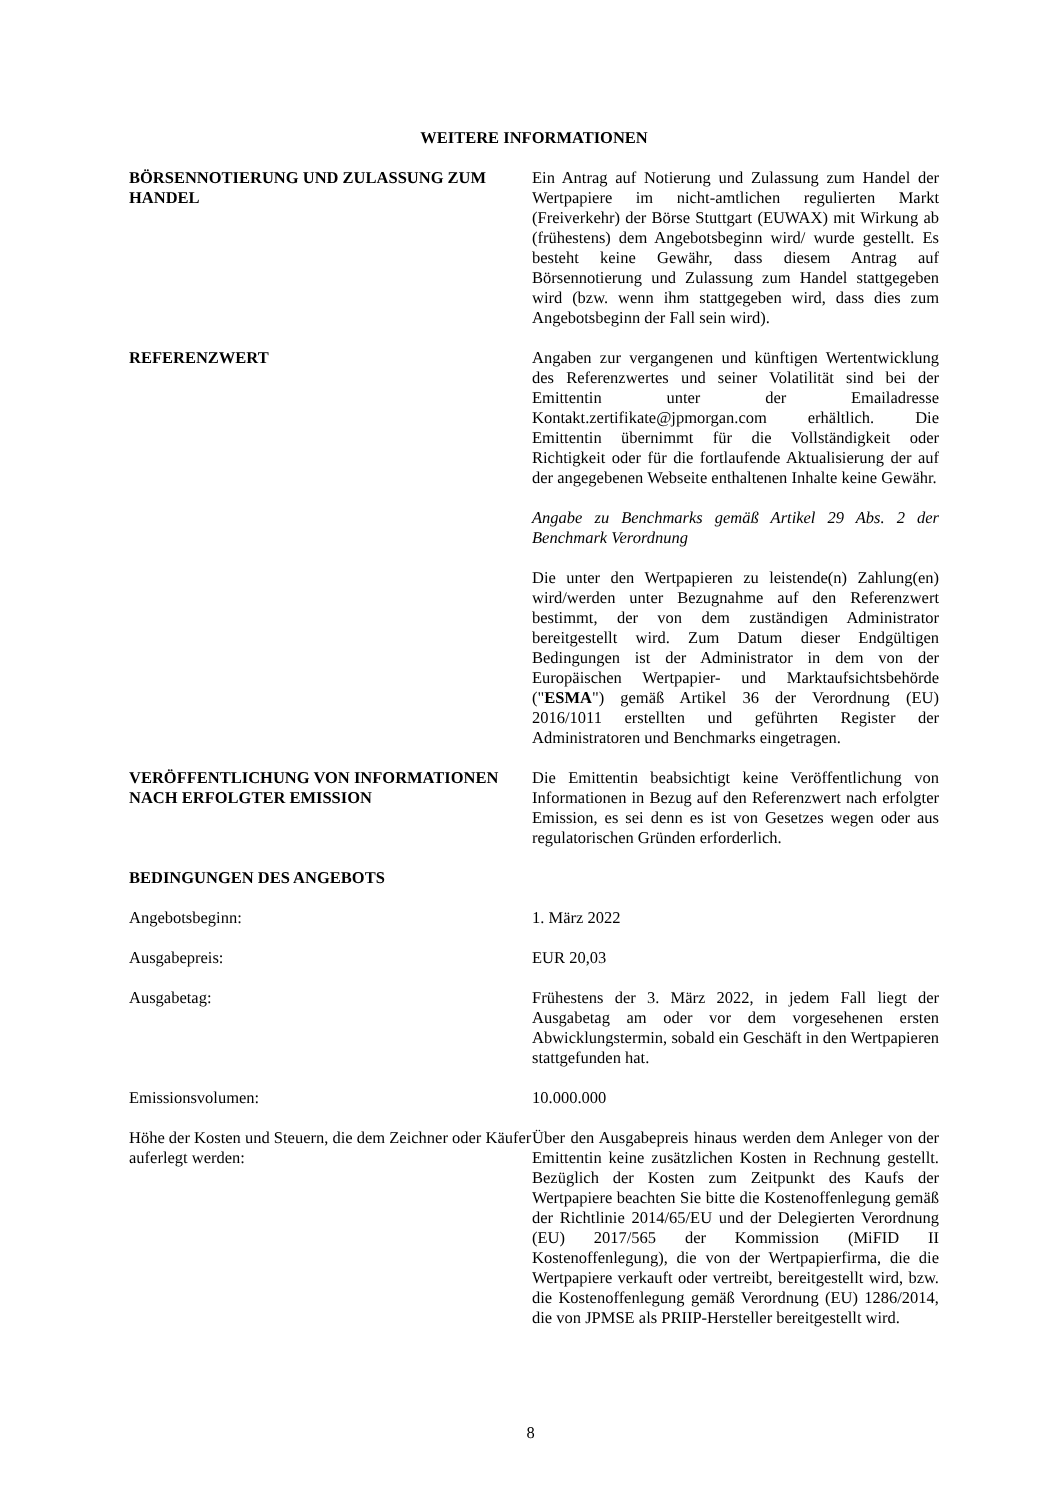WEITERE INFORMATIONEN
BÖRSENNOTIERUNG UND ZULASSUNG ZUM HANDEL Ein Antrag auf Notierung und Zulassung zum Handel der Wertpapiere im nicht-amtlichen regulierten Markt (Freiverkehr) der Börse Stuttgart (EUWAX) mit Wirkung ab (frühestens) dem Angebotsbeginn wird/ wurde gestellt. Es besteht keine Gewähr, dass diesem Antrag auf Börsennotierung und Zulassung zum Handel stattgegeben wird (bzw. wenn ihm stattgegeben wird, dass dies zum Angebotsbeginn der Fall sein wird).
REFERENZWERT Angaben zur vergangenen und künftigen Wertentwicklung des Referenzwertes und seiner Volatilität sind bei der Emittentin unter der Emailadresse Kontakt.zertifikate@jpmorgan.com erhältlich. Die Emittentin übernimmt für die Vollständigkeit oder Richtigkeit oder für die fortlaufende Aktualisierung der auf der angegebenen Webseite enthaltenen Inhalte keine Gewähr.
Angabe zu Benchmarks gemäß Artikel 29 Abs. 2 der Benchmark Verordnung
Die unter den Wertpapieren zu leistende(n) Zahlung(en) wird/werden unter Bezugnahme auf den Referenzwert bestimmt, der von dem zuständigen Administrator bereitgestellt wird. Zum Datum dieser Endgültigen Bedingungen ist der Administrator in dem von der Europäischen Wertpapier- und Marktaufsichtsbehörde ("ESMA") gemäß Artikel 36 der Verordnung (EU) 2016/1011 erstellten und geführten Register der Administratoren und Benchmarks eingetragen.
VERÖFFENTLICHUNG VON INFORMATIONEN NACH ERFOLGTER EMISSION
Die Emittentin beabsichtigt keine Veröffentlichung von Informationen in Bezug auf den Referenzwert nach erfolgter Emission, es sei denn es ist von Gesetzes wegen oder aus regulatorischen Gründen erforderlich.
BEDINGUNGEN DES ANGEBOTS
Angebotsbeginn: 1. März 2022
Ausgabepreis: EUR 20,03
Ausgabetag: Frühestens der 3. März 2022, in jedem Fall liegt der Ausgabetag am oder vor dem vorgesehenen ersten Abwicklungstermin, sobald ein Geschäft in den Wertpapieren stattgefunden hat.
Emissionsvolumen: 10.000.000
Höhe der Kosten und Steuern, die dem Zeichner oder Käufer auferlegt werden:
Über den Ausgabepreis hinaus werden dem Anleger von der Emittentin keine zusätzlichen Kosten in Rechnung gestellt. Bezüglich der Kosten zum Zeitpunkt des Kaufs der Wertpapiere beachten Sie bitte die Kostenoffenlegung gemäß der Richtlinie 2014/65/EU und der Delegierten Verordnung (EU) 2017/565 der Kommission (MiFID II Kostenoffenlegung), die von der Wertpapierfirma, die die Wertpapiere verkauft oder vertreibt, bereitgestellt wird, bzw. die Kostenoffenlegung gemäß Verordnung (EU) 1286/2014, die von JPMSE als PRIIP-Hersteller bereitgestellt wird.
8